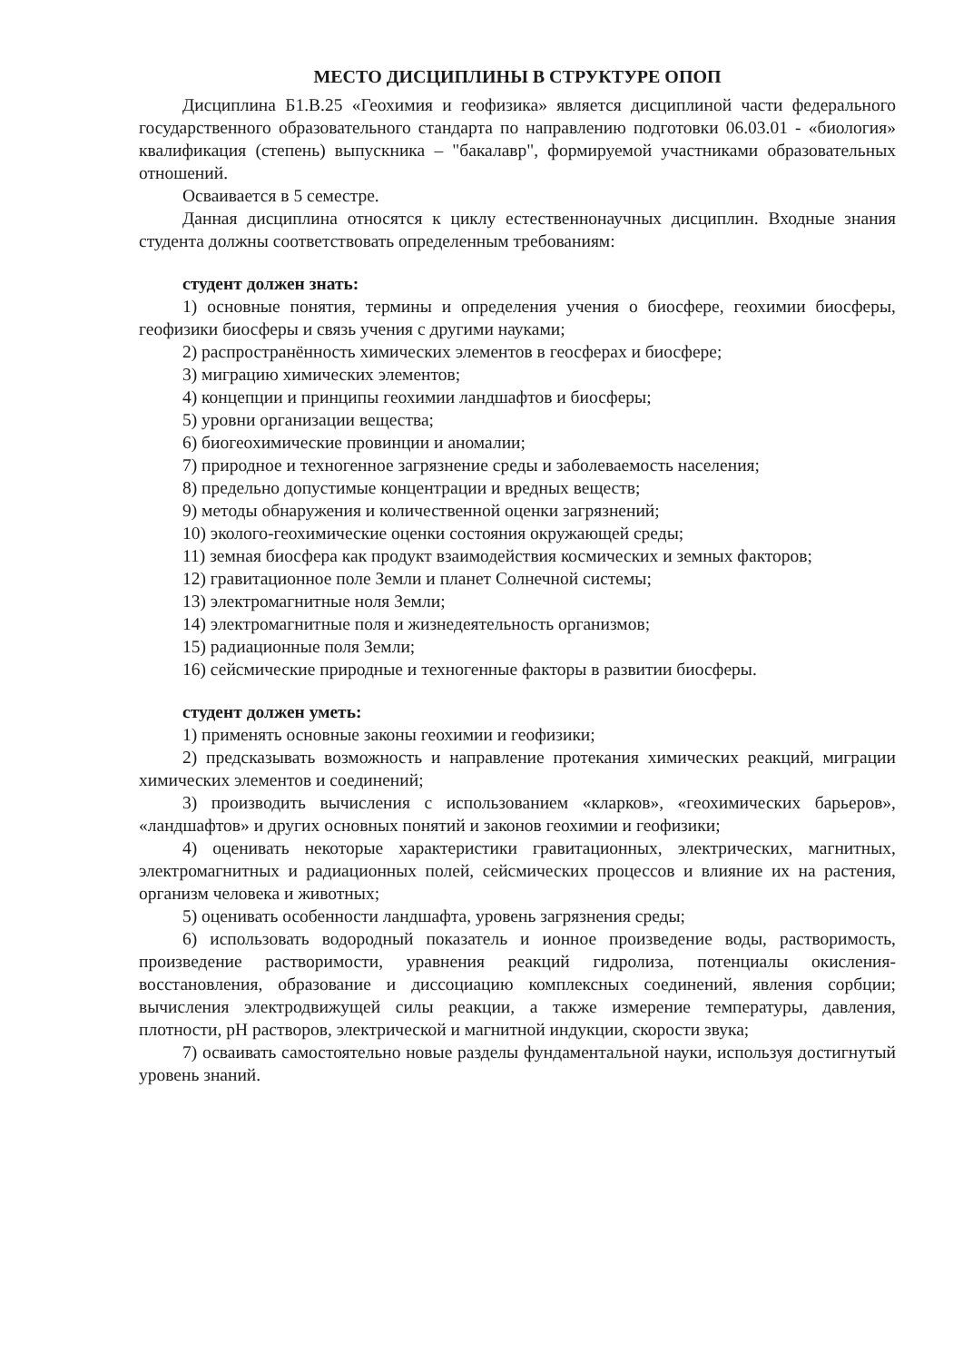МЕСТО ДИСЦИПЛИНЫ В СТРУКТУРЕ ОПОП
Дисциплина Б1.В.25 «Геохимия и геофизика» является дисциплиной части федерального государственного образовательного стандарта по направлению подготовки 06.03.01 - «биология» квалификация (степень) выпускника – "бакалавр", формируемой участниками образовательных отношений.
Осваивается в 5 семестре.
Данная дисциплина относятся к циклу естественнонаучных дисциплин. Входные знания студента должны соответствовать определенным требованиям:
студент должен знать:
1) основные понятия, термины и определения учения о биосфере, геохимии биосферы, геофизики биосферы и связь учения с другими науками;
2) распространённость химических элементов в геосферах и биосфере;
3) миграцию химических элементов;
4) концепции и принципы геохимии ландшафтов и биосферы;
5) уровни организации вещества;
6) биогеохимические провинции и аномалии;
7) природное и техногенное загрязнение среды и заболеваемость населения;
8) предельно допустимые концентрации и вредных веществ;
9) методы обнаружения и количественной оценки загрязнений;
10) эколого-геохимические оценки состояния окружающей среды;
11) земная биосфера как продукт взаимодействия космических и земных факторов;
12) гравитационное поле Земли и планет Солнечной системы;
13) электромагнитные ноля Земли;
14) электромагнитные поля и жизнедеятельность организмов;
15) радиационные поля Земли;
16) сейсмические природные и техногенные факторы в развитии биосферы.
студент должен уметь:
1) применять основные законы геохимии и геофизики;
2) предсказывать возможность и направление протекания химических реакций, миграции химических элементов и соединений;
3) производить вычисления с использованием «кларков», «геохимических барьеров», «ландшафтов» и других основных понятий и законов геохимии и геофизики;
4) оценивать некоторые характеристики гравитационных, электрических, магнитных, электромагнитных и радиационных полей, сейсмических процессов и влияние их на растения, организм человека и животных;
5) оценивать особенности ландшафта, уровень загрязнения среды;
6) использовать водородный показатель и ионное произведение воды, растворимость, произведение растворимости, уравнения реакций гидролиза, потенциалы окисления-восстановления, образование и диссоциацию комплексных соединений, явления сорбции; вычисления электродвижущей силы реакции, а также измерение температуры, давления, плотности, pH растворов, электрической и магнитной индукции, скорости звука;
7) осваивать самостоятельно новые разделы фундаментальной науки, используя достигнутый уровень знаний.